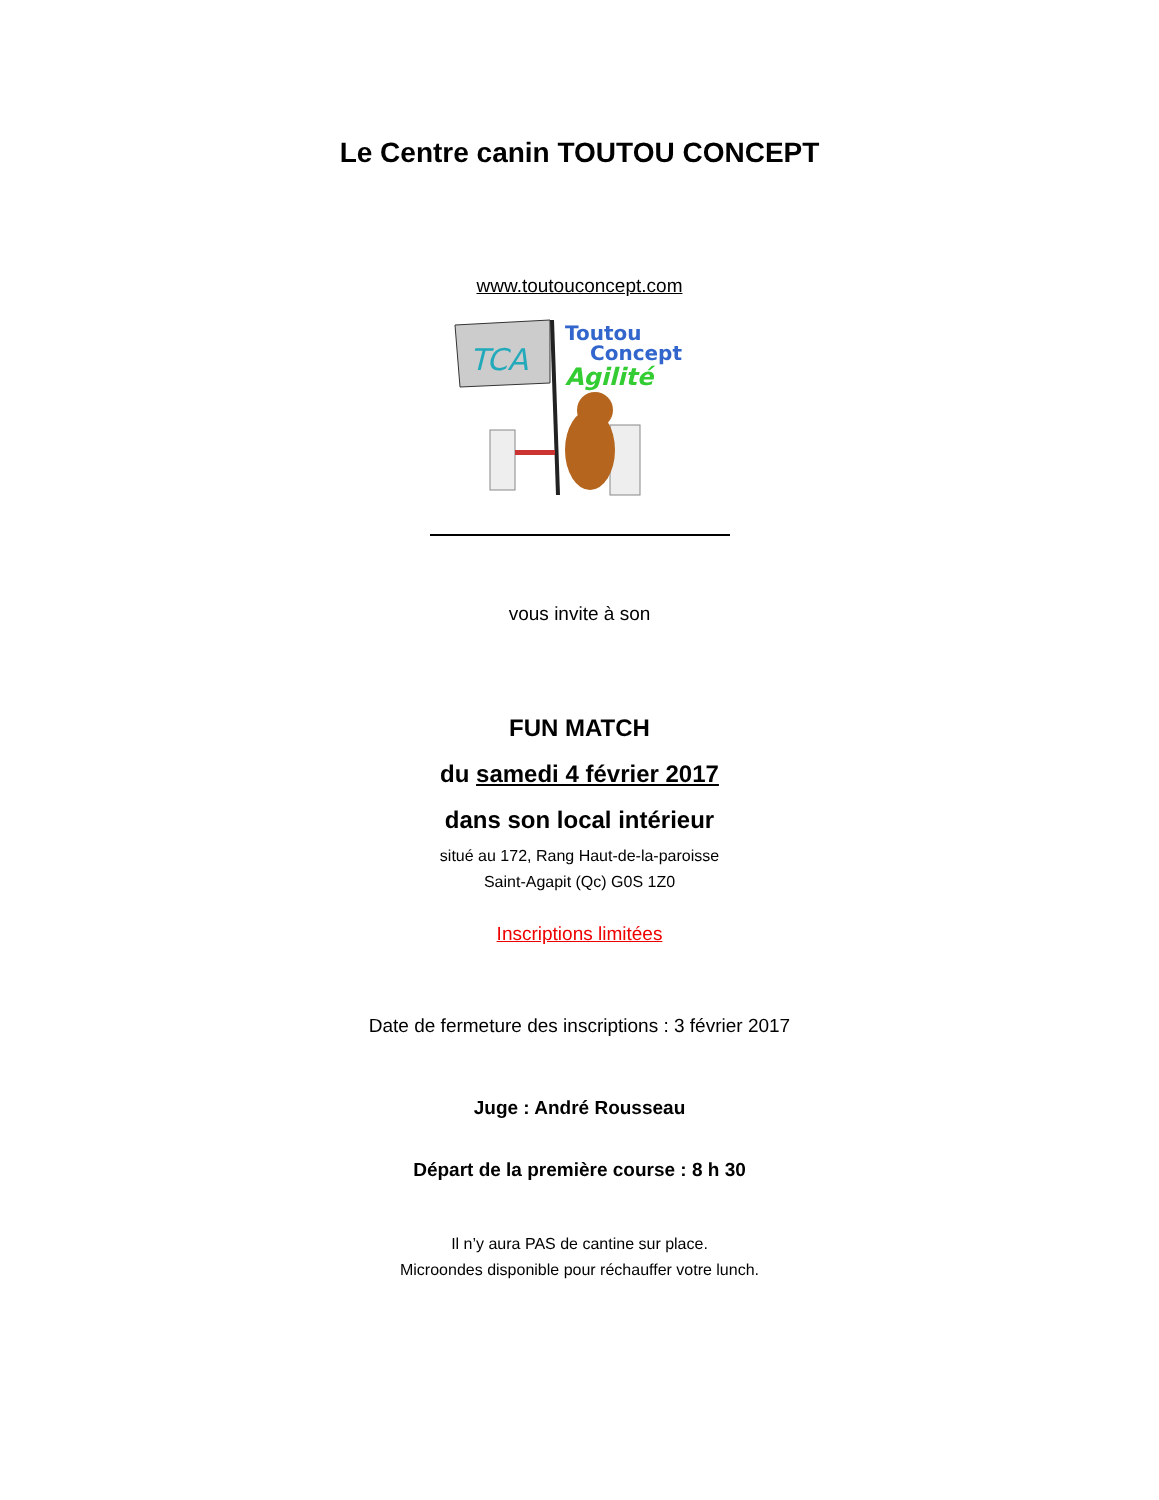Le Centre canin TOUTOU CONCEPT
www.toutouconcept.com
TCA
Toutou
Concept
Agilité
vous invite à son
FUN MATCH
du samedi 4 février 2017
dans son local intérieur
situé au 172, Rang Haut-de-la-paroisse
Saint-Agapit (Qc) G0S 1Z0
Inscriptions limitées
Date de fermeture des inscriptions : 3 février 2017
Juge : André Rousseau
Départ de la première course : 8 h 30
Il n’y aura PAS de cantine sur place.
Microondes disponible pour réchauffer votre lunch.